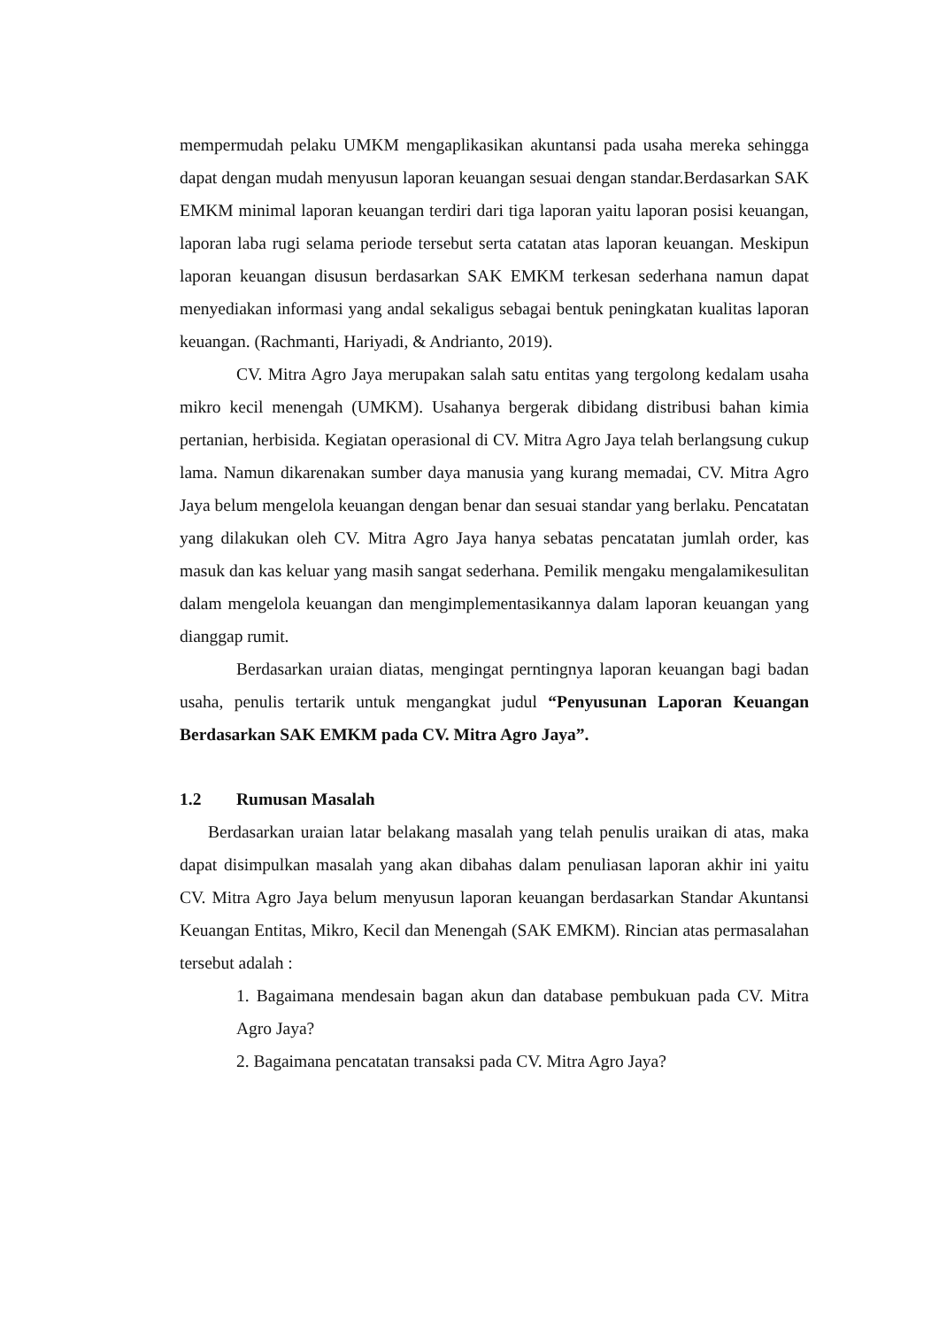mempermudah pelaku UMKM mengaplikasikan akuntansi pada usaha mereka sehingga dapat dengan mudah menyusun laporan keuangan sesuai dengan standar.Berdasarkan SAK EMKM minimal laporan keuangan terdiri dari tiga laporan yaitu laporan posisi keuangan, laporan laba rugi selama periode tersebut serta catatan atas laporan keuangan. Meskipun laporan keuangan disusun berdasarkan SAK EMKM terkesan sederhana namun dapat menyediakan informasi yang andal sekaligus sebagai bentuk peningkatan kualitas laporan keuangan. (Rachmanti, Hariyadi, & Andrianto, 2019).
CV. Mitra Agro Jaya merupakan salah satu entitas yang tergolong kedalam usaha mikro kecil menengah (UMKM). Usahanya bergerak dibidang distribusi bahan kimia pertanian, herbisida. Kegiatan operasional di CV. Mitra Agro Jaya telah berlangsung cukup lama. Namun dikarenakan sumber daya manusia yang kurang memadai, CV. Mitra Agro Jaya belum mengelola keuangan dengan benar dan sesuai standar yang berlaku. Pencatatan yang dilakukan oleh CV. Mitra Agro Jaya hanya sebatas pencatatan jumlah order, kas masuk dan kas keluar yang masih sangat sederhana. Pemilik mengaku mengalamikesulitan dalam mengelola keuangan dan mengimplementasikannya dalam laporan keuangan yang dianggap rumit.
Berdasarkan uraian diatas, mengingat perntingnya laporan keuangan bagi badan usaha, penulis tertarik untuk mengangkat judul “Penyusunan Laporan Keuangan Berdasarkan SAK EMKM pada CV. Mitra Agro Jaya”.
1.2 Rumusan Masalah
Berdasarkan uraian latar belakang masalah yang telah penulis uraikan di atas, maka dapat disimpulkan masalah yang akan dibahas dalam penuliasan laporan akhir ini yaitu CV. Mitra Agro Jaya belum menyusun laporan keuangan berdasarkan Standar Akuntansi Keuangan Entitas, Mikro, Kecil dan Menengah (SAK EMKM). Rincian atas permasalahan tersebut adalah :
1. Bagaimana mendesain bagan akun dan database pembukuan pada CV. Mitra Agro Jaya?
2. Bagaimana pencatatan transaksi pada CV. Mitra Agro Jaya?